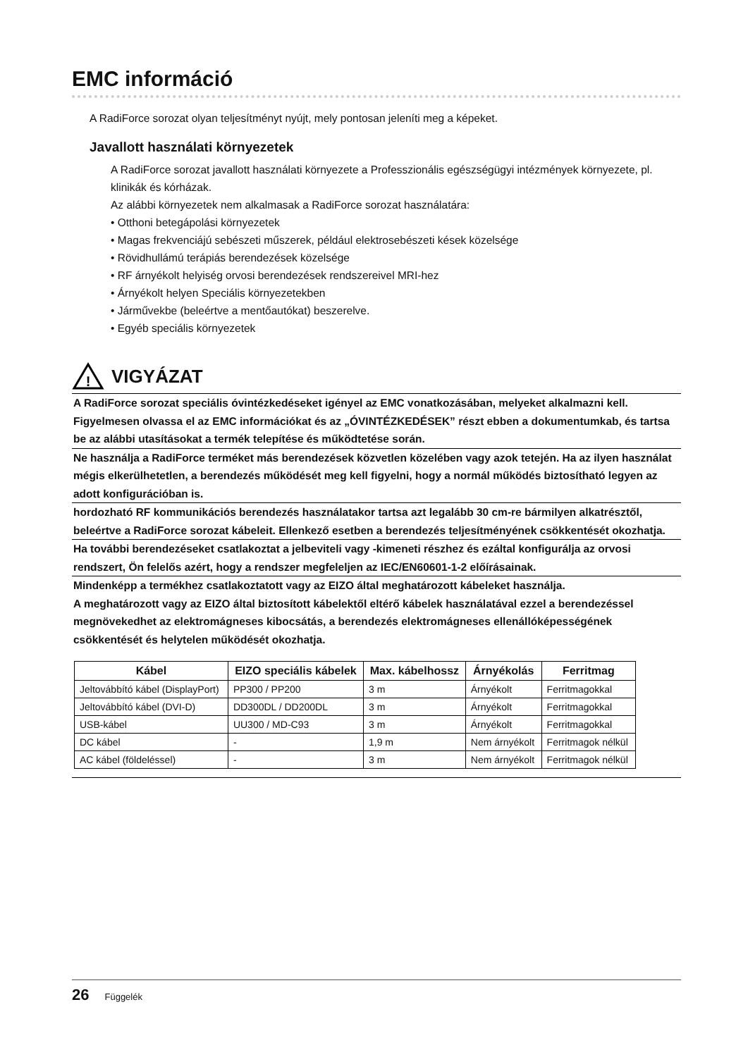EMC információ
A RadiForce sorozat olyan teljesítményt nyújt, mely pontosan jeleníti meg a képeket.
Javallott használati környezetek
A RadiForce sorozat javallott használati környezete a Professzionális egészségügyi intézmények környezete, pl. klinikák és kórházak.
Az alábbi környezetek nem alkalmasak a RadiForce sorozat használatára:
• Otthoni betegápolási környezetek
• Magas frekvenciájú sebészeti műszerek, például elektrosebészeti kések közelsége
• Rövidhullámú terápiás berendezések közelsége
• RF árnyékolt helyiség orvosi berendezések rendszereivel MRI-hez
• Árnyékolt helyen Speciális környezetekben
• Járművekbe (beleértve a mentőautókat) beszerelve.
• Egyéb speciális környezetek
!
VIGYÁZAT
A RadiForce sorozat speciális óvintézkedéseket igényel az EMC vonatkozásában, melyeket alkalmazni kell. Figyelmesen olvassa el az EMC információkat és az „ÓVINTÉZKEDÉSEK” részt ebben a dokumentumkab, és tartsa be az alábbi utasításokat a termék telepítése és működtetése során.
Ne használja a RadiForce terméket más berendezések közvetlen közelében vagy azok tetején. Ha az ilyen használat mégis elkerülhetetlen, a berendezés működését meg kell figyelni, hogy a normál működés biztosítható legyen az adott konfigurációban is.
hordozható RF kommunikációs berendezés használatakor tartsa azt legalább 30 cm-re bármilyen alkatrésztől, beleértve a RadiForce sorozat kábeleit. Ellenkező esetben a berendezés teljesítményének csökkentését okozhatja.
Ha további berendezéseket csatlakoztat a jelbeviteli vagy -kimeneti részhez és ezáltal konfigurálja az orvosi rendszert, Ön felelős azért, hogy a rendszer megfeleljen az IEC/EN60601-1-2 előírásainak.
Mindenképp a termékhez csatlakoztatott vagy az EIZO által meghatározott kábeleket használja.
A meghatározott vagy az EIZO által biztosított kábelektől eltérő kábelek használatával ezzel a berendezéssel megnövekedhet az elektromágneses kibocsátás, a berendezés elektromágneses ellenállóképességének csökkentését és helytelen működését okozhatja.
| Kábel | EIZO speciális kábelek | Max. kábelhossz | Árnyékolás | Ferritmag |
| --- | --- | --- | --- | --- |
| Jeltovábbító kábel (DisplayPort) | PP300 / PP200 | 3 m | Árnyékolt | Ferritmagokkal |
| Jeltovábbító kábel (DVI-D) | DD300DL / DD200DL | 3 m | Árnyékolt | Ferritmagokkal |
| USB-kábel | UU300 / MD-C93 | 3 m | Árnyékolt | Ferritmagokkal |
| DC kábel | - | 1,9 m | Nem árnyékolt | Ferritmagok nélkül |
| AC kábel (földeléssel) | - | 3 m | Nem árnyékolt | Ferritmagok nélkül |
26 Függelék